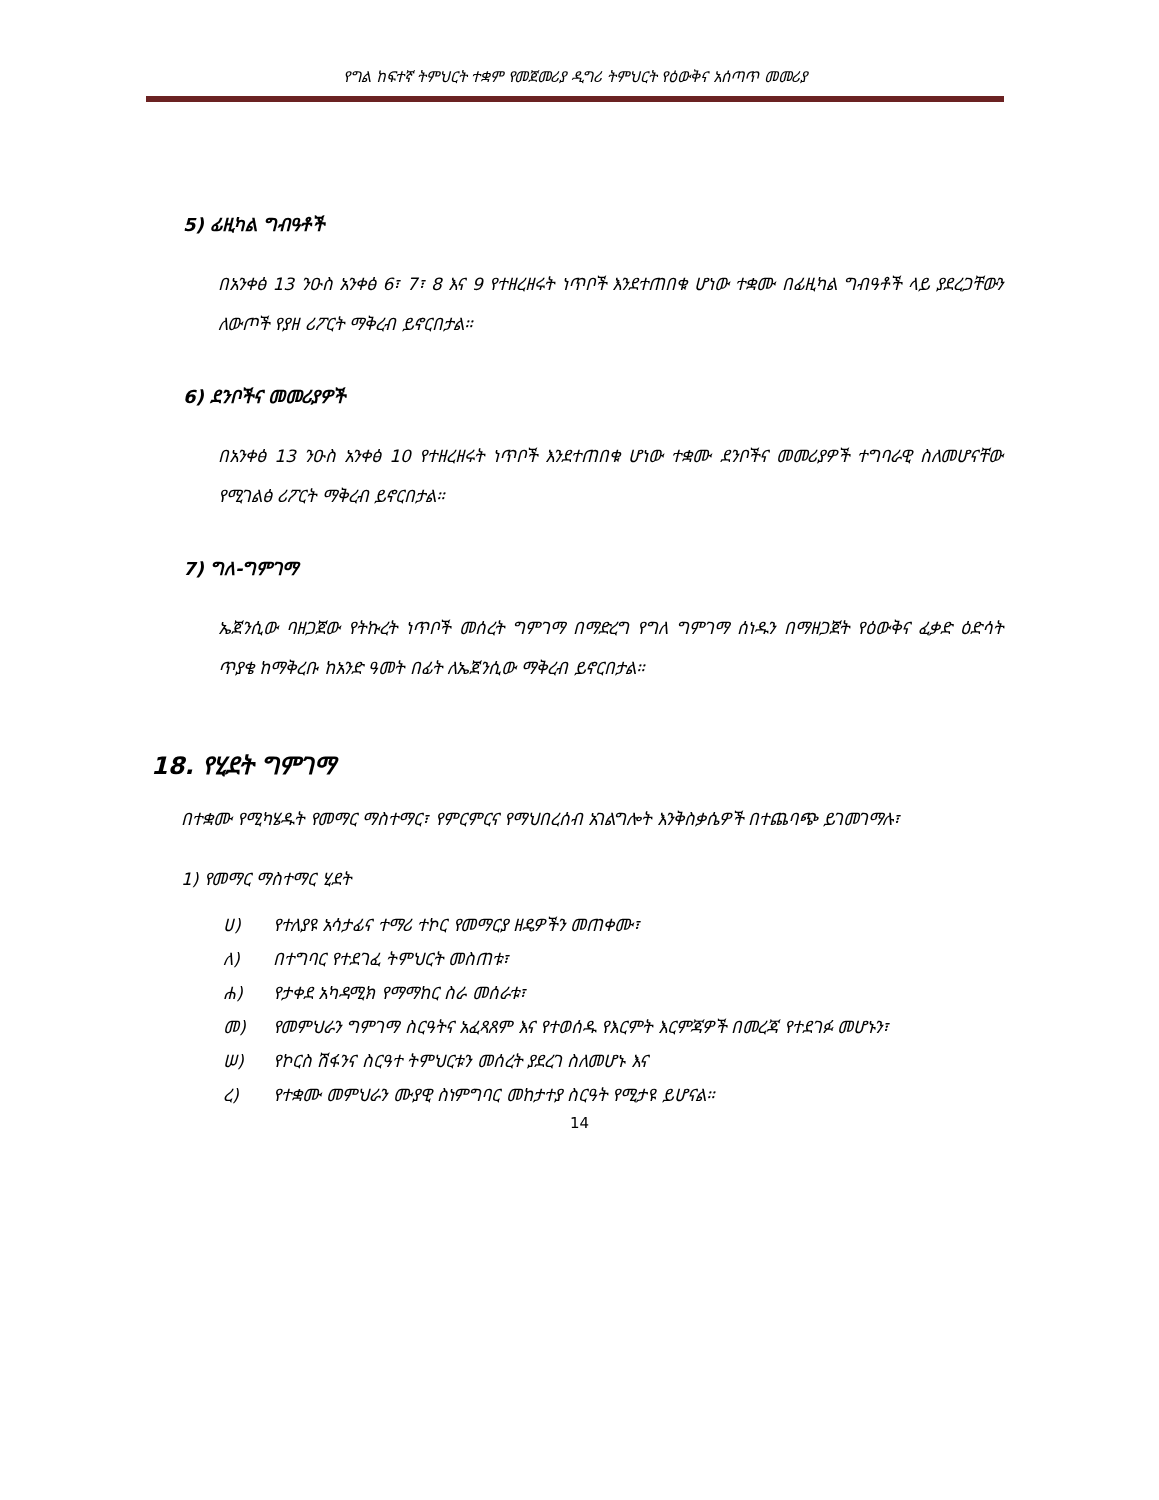የግል ከፍተኛ ትምህርት ተቋም የመጀመሪያ ዲግሪ ትምህርት የዕውቅና አሰጣጥ መመሪያ
5) ፊዚካል ግብዓቶች
በአንቀፅ 13 ንዑስ አንቀፅ 6፣ 7፣ 8 እና 9 የተዘረዘሩት ነጥቦች እንደተጠበቁ ሆነው ተቋሙ በፊዚካል ግብዓቶች ላይ ያደረጋቸውን ለውጦች የያዘ ሪፖርት ማቅረብ ይኖርበታል።
6) ደንቦችና መመሪያዎች
በአንቀፅ 13 ንዑስ አንቀፅ 10 የተዘረዘሩት ነጥቦች እንደተጠበቁ ሆነው ተቋሙ ደንቦችና መመሪያዎች ተግባራዊ ስለመሆናቸው የሚገልፅ ሪፖርት ማቅረብ ይኖርበታል።
7) ግለ-ግምገማ
ኤጀንሲው ባዘጋጀው የትኩረት ነጥቦች መሰረት ግምገማ በማድረግ የግለ ግምገማ ሰነዱን በማዘጋጀት የዕውቅና ፈቃድ ዕድሳት ጥያቄ ከማቅረቡ ከአንድ ዓመት በፊት ለኤጀንሲው ማቅረብ ይኖርበታል።
18. የሂደት ግምገማ
በተቋሙ የሚካሄዱት የመማር ማስተማር፣ የምርምርና የማህበረሰብ አገልግሎት እንቅስቃሴዎች በተጨባጭ ይገመገማሉ፣
1) የመማር ማስተማር ሂደት
ሀ) የተለያዩ አሳታፊና ተማሪ ተኮር የመማርያ ዘዴዎችን መጠቀሙ፣
ለ) በተግባር የተደገፈ ትምህርት መስጠቱ፣
ሐ) የታቀደ አካዳሚክ የማማከር ስራ መሰራቱ፣
መ) የመምህራን ግምገማ ስርዓትና አፈጻጸም እና የተወሰዱ የእርምት እርምጃዎች በመረጃ የተደገፉ መሆኑን፣
ሠ) የኮርስ ሽፋንና ስርዓተ ትምህርቱን መሰረት ያደረገ ስለመሆኑ እና
ረ) የተቋሙ መምህራን ሙያዊ ስነምግባር መከታተያ ስርዓት የሚታዩ ይሆናል።
14